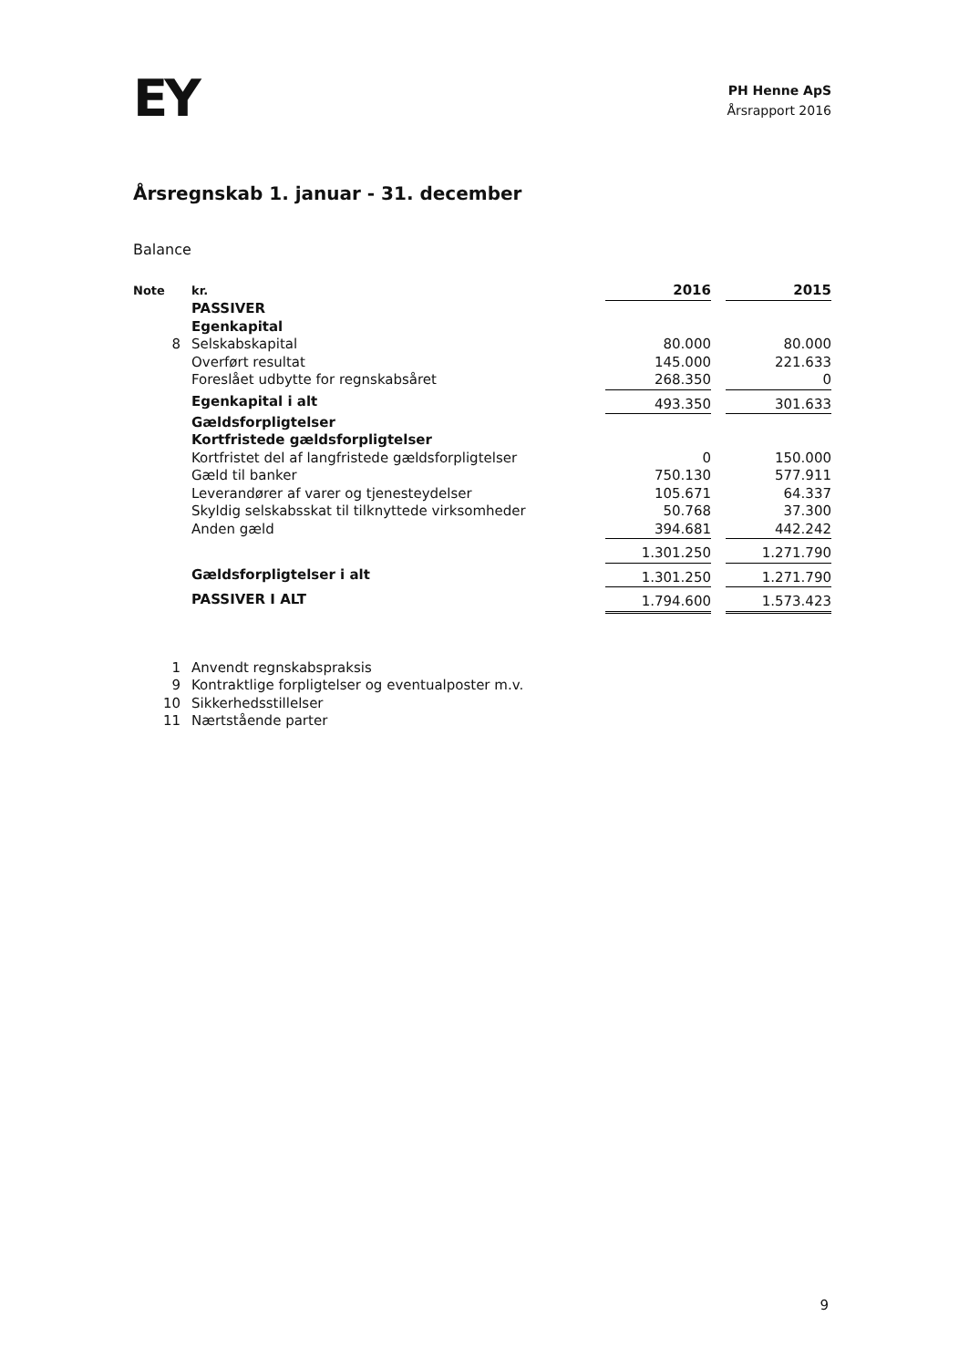EY
PH Henne ApS
Årsrapport 2016
Årsregnskab 1. januar - 31. december
Balance
| Note | kr. | 2016 | | 2015 |
| --- | --- | --- | --- | --- |
| | PASSIVER | | | |
| | Egenkapital | | | |
| 8 | Selskabskapital | 80.000 | | 80.000 |
| | Overført resultat | 145.000 | | 221.633 |
| | Foreslået udbytte for regnskabsåret | 268.350 | | 0 |
| | Egenkapital i alt | 493.350 | | 301.633 |
| | Gældsforpligtelser | | | |
| | Kortfristede gældsforpligtelser | | | |
| | Kortfristet del af langfristede gældsforpligtelser | 0 | | 150.000 |
| | Gæld til banker | 750.130 | | 577.911 |
| | Leverandører af varer og tjenesteydelser | 105.671 | | 64.337 |
| | Skyldig selskabsskat til tilknyttede virksomheder | 50.768 | | 37.300 |
| | Anden gæld | 394.681 | | 442.242 |
| | | 1.301.250 | | 1.271.790 |
| | Gældsforpligtelser i alt | 1.301.250 | | 1.271.790 |
| | PASSIVER I ALT | 1.794.600 | | 1.573.423 |
| 1 | Anvendt regnskabspraksis |
| 9 | Kontraktlige forpligtelser og eventualposter m.v. |
| 10 | Sikkerhedsstillelser |
| 11 | Nærtstående parter |
9